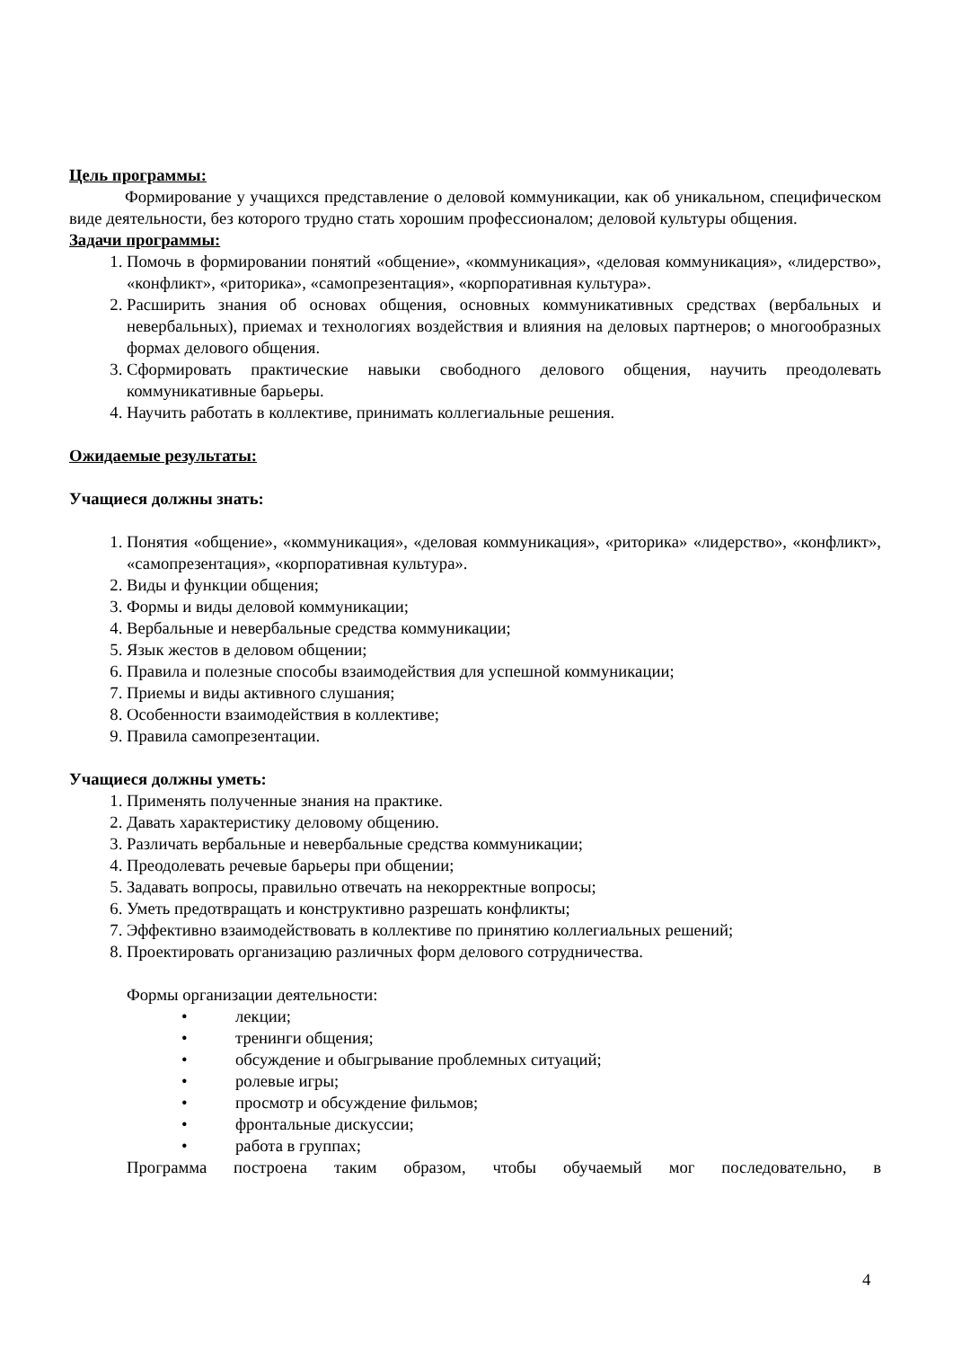Цель программы:
Формирование у учащихся представление о деловой коммуникации, как об уникальном, специфическом виде деятельности, без которого трудно стать хорошим профессионалом; деловой культуры общения.
Задачи программы:
1. Помочь в формировании понятий «общение», «коммуникация», «деловая коммуникация», «лидерство», «конфликт», «риторика», «самопрезентация», «корпоративная культура».
2. Расширить знания об основах общения, основных коммуникативных средствах (вербальных и невербальных), приемах и технологиях воздействия и влияния на деловых партнеров; о многообразных формах делового общения.
3. Сформировать практические навыки свободного делового общения, научить преодолевать коммуникативные барьеры.
4. Научить работать в коллективе, принимать коллегиальные решения.
Ожидаемые результаты:
Учащиеся должны знать:
1. Понятия «общение», «коммуникация», «деловая коммуникация», «риторика» «лидерство», «конфликт», «самопрезентация», «корпоративная культура».
2. Виды и функции общения;
3. Формы и виды деловой коммуникации;
4. Вербальные и невербальные средства коммуникации;
5. Язык жестов в деловом общении;
6. Правила и полезные способы взаимодействия для успешной коммуникации;
7. Приемы и виды активного слушания;
8. Особенности взаимодействия в коллективе;
9. Правила самопрезентации.
Учащиеся должны уметь:
1. Применять полученные знания на практике.
2. Давать характеристику деловому общению.
3. Различать вербальные и невербальные средства коммуникации;
4. Преодолевать речевые барьеры при общении;
5. Задавать вопросы, правильно отвечать на некорректные вопросы;
6. Уметь предотвращать и конструктивно разрешать конфликты;
7. Эффективно взаимодействовать в коллективе по принятию коллегиальных решений;
8. Проектировать организацию различных форм делового сотрудничества.
Формы организации деятельности:
• лекции;
• тренинги общения;
• обсуждение и обыгрывание проблемных ситуаций;
• ролевые игры;
• просмотр и обсуждение фильмов;
• фронтальные дискуссии;
• работа в группах;
Программа построена таким образом, чтобы обучаемый мог последовательно, в
4